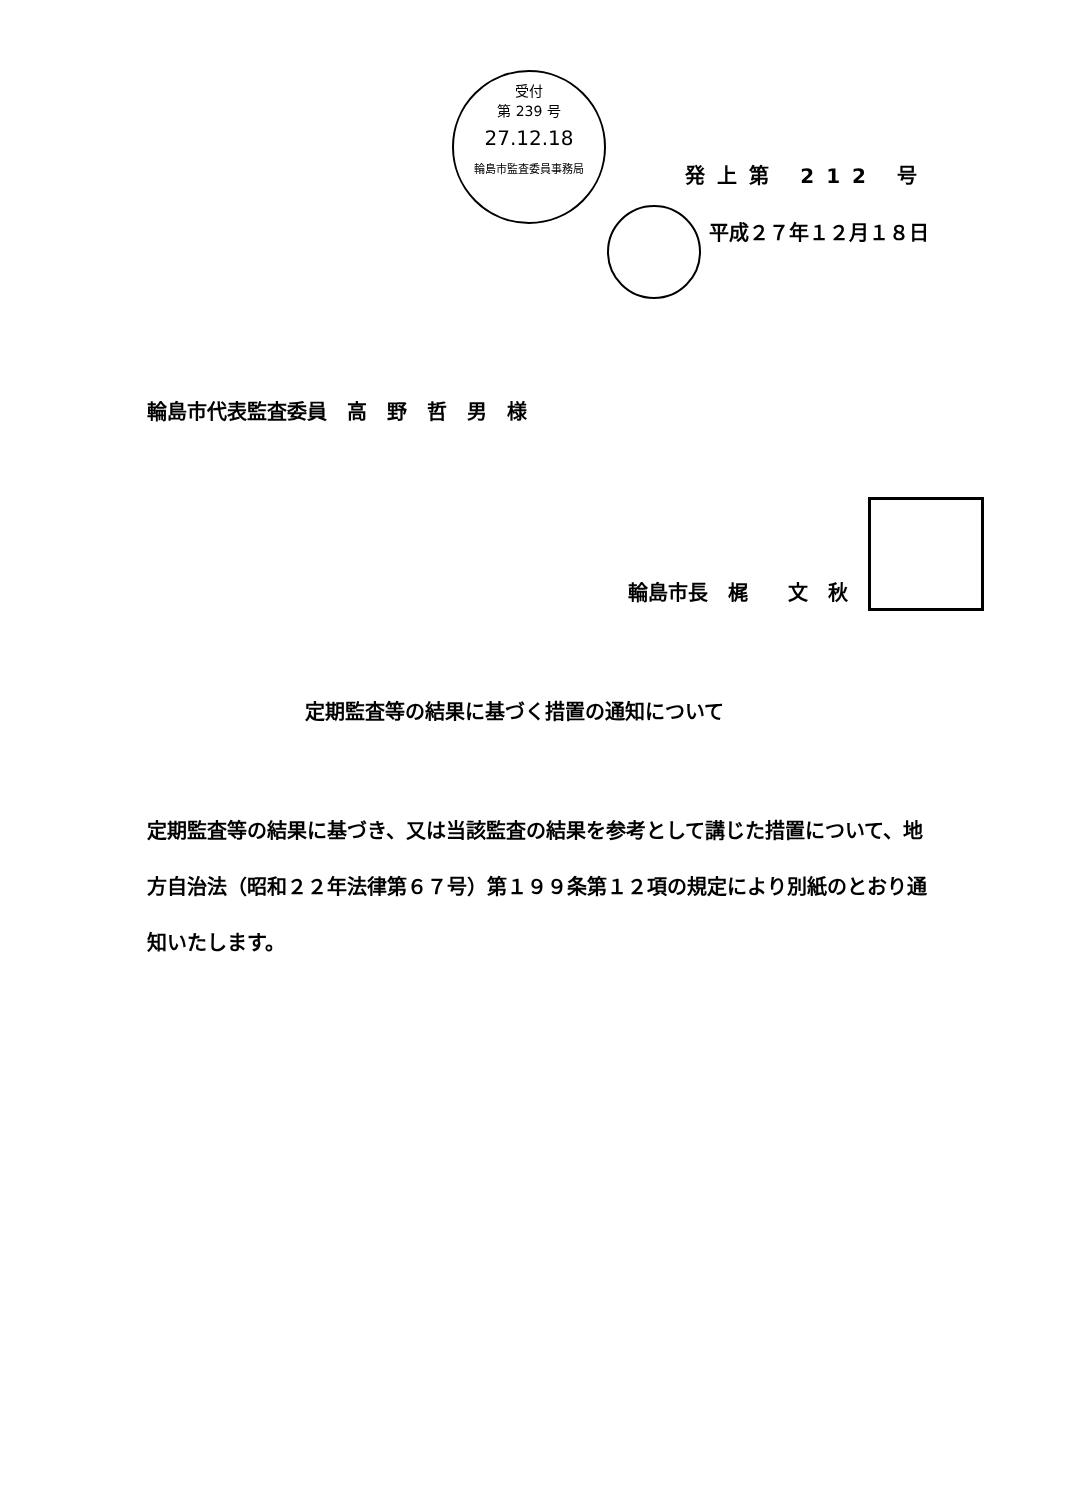受付
第 239 号
27.12.18
輪島市監査委員事務局
発上第 212 号
平成２７年１２月１８日
輪島市代表監査委員　高　野　哲　男　様
輪島市長　梶　　文　秋
定期監査等の結果に基づく措置の通知について
定期監査等の結果に基づき、又は当該監査の結果を参考として講じた措置について、地方自治法（昭和２２年法律第６７号）第１９９条第１２項の規定により別紙のとおり通知いたします。